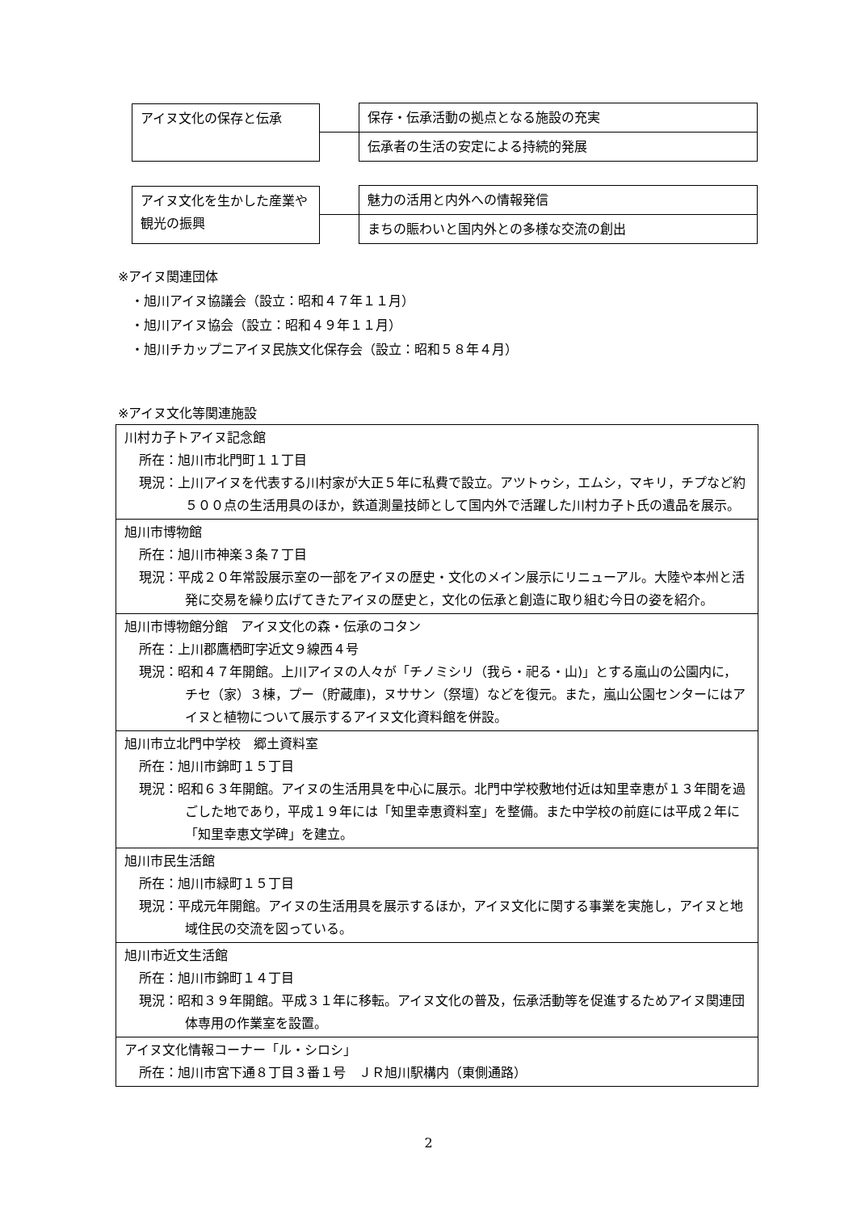アイヌ文化の保存と伝承
保存・伝承活動の拠点となる施設の充実
伝承者の生活の安定による持続的発展
アイヌ文化を生かした産業や観光の振興
魅力の活用と内外への情報発信
まちの賑わいと国内外との多様な交流の創出
※アイヌ関連団体
　・旭川アイヌ協議会（設立：昭和４７年１１月）
　・旭川アイヌ協会（設立：昭和４９年１１月）
　・旭川チカップニアイヌ民族文化保存会（設立：昭和５８年４月）
※アイヌ文化等関連施設
| 川村カ子トアイヌ記念館 所在：旭川市北門町１１丁目 現況：上川アイヌを代表する川村家が大正５年に私費で設立。アツトゥシ，エムシ，マキリ，チプなど約５００点の生活用具のほか，鉄道測量技師として国内外で活躍した川村カ子ト氏の遺品を展示。 |
| 旭川市博物館 所在：旭川市神楽３条７丁目 現況：平成２０年常設展示室の一部をアイヌの歴史・文化のメイン展示にリニューアル。大陸や本州と活発に交易を繰り広げてきたアイヌの歴史と，文化の伝承と創造に取り組む今日の姿を紹介。 |
| 旭川市博物館分館 アイヌ文化の森・伝承のコタン 所在：上川郡鷹栖町字近文９線西４号 現況：昭和４７年開館。上川アイヌの人々が「チノミシリ（我ら・祀る・山)」とする嵐山の公園内に，チセ（家）３棟，プー（貯蔵庫)，ヌササン（祭壇）などを復元。また，嵐山公園センターにはアイヌと植物について展示するアイヌ文化資料館を併設。 |
| 旭川市立北門中学校 郷土資料室 所在：旭川市錦町１５丁目 現況：昭和６３年開館。アイヌの生活用具を中心に展示。北門中学校敷地付近は知里幸恵が１３年間を過ごした地であり，平成１９年には「知里幸恵資料室」を整備。また中学校の前庭には平成２年に「知里幸恵文学碑」を建立。 |
| 旭川市民生活館 所在：旭川市緑町１５丁目 現況：平成元年開館。アイヌの生活用具を展示するほか，アイヌ文化に関する事業を実施し，アイヌと地域住民の交流を図っている。 |
| 旭川市近文生活館 所在：旭川市錦町１４丁目 現況：昭和３９年開館。平成３１年に移転。アイヌ文化の普及，伝承活動等を促進するためアイヌ関連団体専用の作業室を設置。 |
| アイヌ文化情報コーナー「ル・シロシ」 所在：旭川市宮下通８丁目３番１号 ＪＲ旭川駅構内（東側通路） |
2